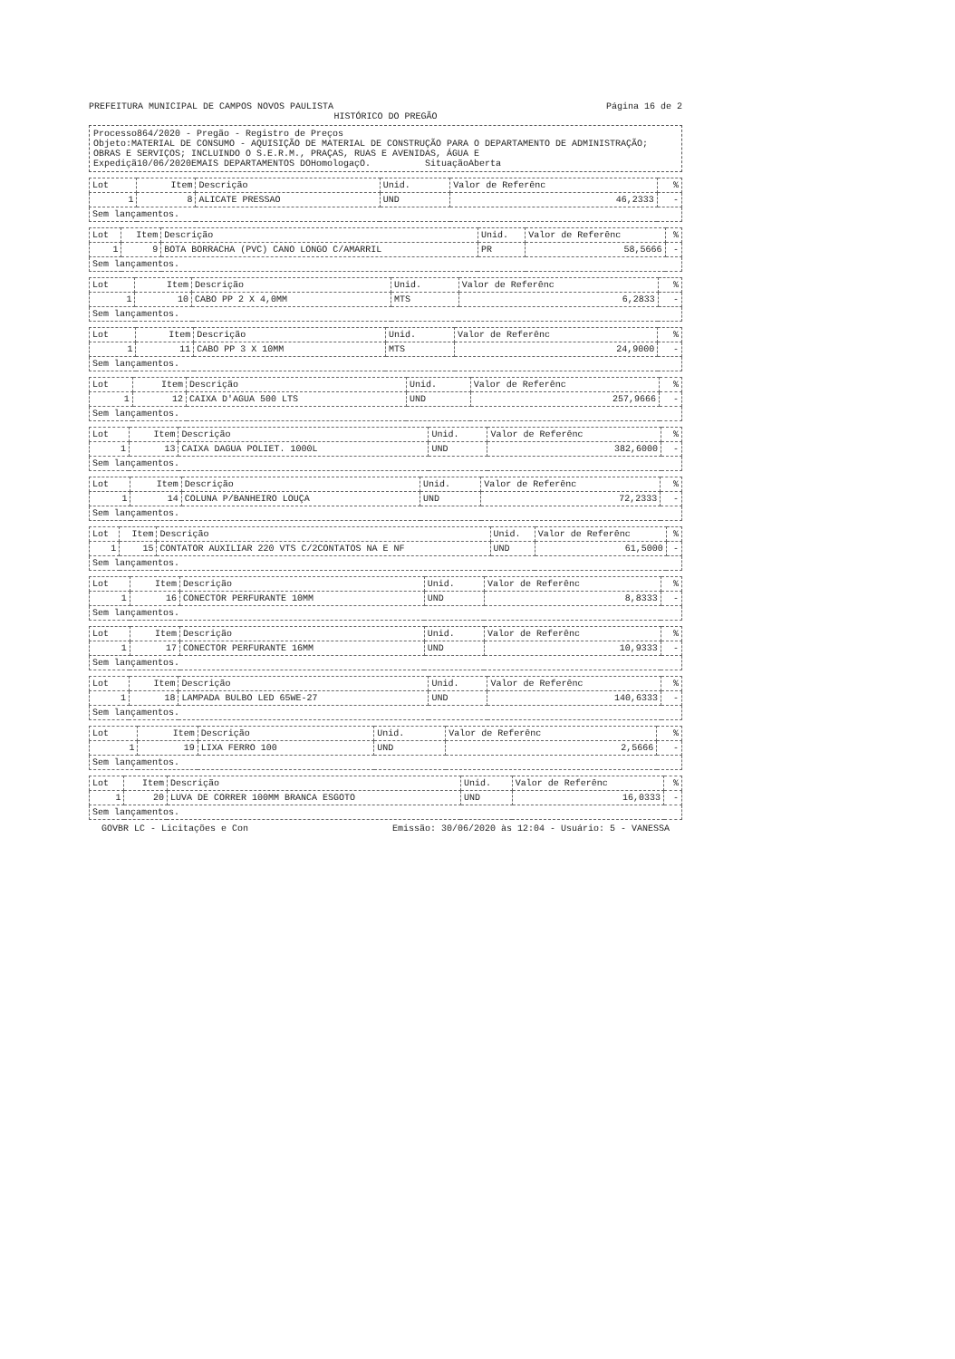PREFEITURA MUNICIPAL DE CAMPOS NOVOS PAULISTA Página 16 de 2
HISTÓRICO DO PREGÃO
Processo864/2020 - Pregão - Registro de Preços
Objeto:MATERIAL DE CONSUMO - AQUISIÇÃO DE MATERIAL DE CONSTRUÇÃO PARA O DEPARTAMENTO DE ADMINISTRAÇÃO; OBRAS E SERVIÇOS; INCLUINDO O S.E.R.M., PRAÇAS, RUAS E AVENIDAS, ÁGUA E
Expediçã10/06/2020EMAIS DEPARTAMENTOS DOHomologaçO. SituaçãoAberta
| Lot | Item | Descrição | Unid. | Valor de Referênc | % |
| --- | --- | --- | --- | --- | --- |
| 1 | 8 | ALICATE PRESSAO | UND | 46,2333 | - |
| Sem lançamentos. | | | | | |
| Lot | Item | Descrição | Unid. | Valor de Referênc | % |
| --- | --- | --- | --- | --- | --- |
| 1 | 9 | BOTA BORRACHA (PVC) CANO LONGO C/AMARRIL | PR | 58,5666 | - |
| Sem lançamentos. | | | | | |
| Lot | Item | Descrição | Unid. | Valor de Referênc | % |
| --- | --- | --- | --- | --- | --- |
| 1 | 10 | CABO PP 2 X 4,0MM | MTS | 6,2833 | - |
| Sem lançamentos. | | | | | |
| Lot | Item | Descrição | Unid. | Valor de Referênc | % |
| --- | --- | --- | --- | --- | --- |
| 1 | 11 | CABO PP 3 X 10MM | MTS | 24,9000 | - |
| Sem lançamentos. | | | | | |
| Lot | Item | Descrição | Unid. | Valor de Referênc | % |
| --- | --- | --- | --- | --- | --- |
| 1 | 12 | CAIXA D'AGUA 500 LTS | UND | 257,9666 | - |
| Sem lançamentos. | | | | | |
| Lot | Item | Descrição | Unid. | Valor de Referênc | % |
| --- | --- | --- | --- | --- | --- |
| 1 | 13 | CAIXA DAGUA POLIET. 1000L | UND | 382,6000 | - |
| Sem lançamentos. | | | | | |
| Lot | Item | Descrição | Unid. | Valor de Referênc | % |
| --- | --- | --- | --- | --- | --- |
| 1 | 14 | COLUNA P/BANHEIRO LOUÇA | UND | 72,2333 | - |
| Sem lançamentos. | | | | | |
| Lot | Item | Descrição | Unid. | Valor de Referênc | % |
| --- | --- | --- | --- | --- | --- |
| 1 | 15 | CONTATOR AUXILIAR 220 VTS C/2CONTATOS NA E NF | UND | 61,5000 | - |
| Sem lançamentos. | | | | | |
| Lot | Item | Descrição | Unid. | Valor de Referênc | % |
| --- | --- | --- | --- | --- | --- |
| 1 | 16 | CONECTOR PERFURANTE 10MM | UND | 8,8333 | - |
| Sem lançamentos. | | | | | |
| Lot | Item | Descrição | Unid. | Valor de Referênc | % |
| --- | --- | --- | --- | --- | --- |
| 1 | 17 | CONECTOR PERFURANTE 16MM | UND | 10,9333 | - |
| Sem lançamentos. | | | | | |
| Lot | Item | Descrição | Unid. | Valor de Referênc | % |
| --- | --- | --- | --- | --- | --- |
| 1 | 18 | LAMPADA BULBO LED 65WE-27 | UND | 140,6333 | - |
| Sem lançamentos. | | | | | |
| Lot | Item | Descrição | Unid. | Valor de Referênc | % |
| --- | --- | --- | --- | --- | --- |
| 1 | 19 | LIXA FERRO 100 | UND | 2,5666 | - |
| Sem lançamentos. | | | | | |
| Lot | Item | Descrição | Unid. | Valor de Referênc | % |
| --- | --- | --- | --- | --- | --- |
| 1 | 20 | LUVA DE CORRER 100MM BRANCA ESGOTO | UND | 16,0333 | - |
| Sem lançamentos. | | | | | |
GOVBR LC - Licitações e Con Emissão: 30/06/2020 às 12:04 - Usuário: 5 - VANESSA